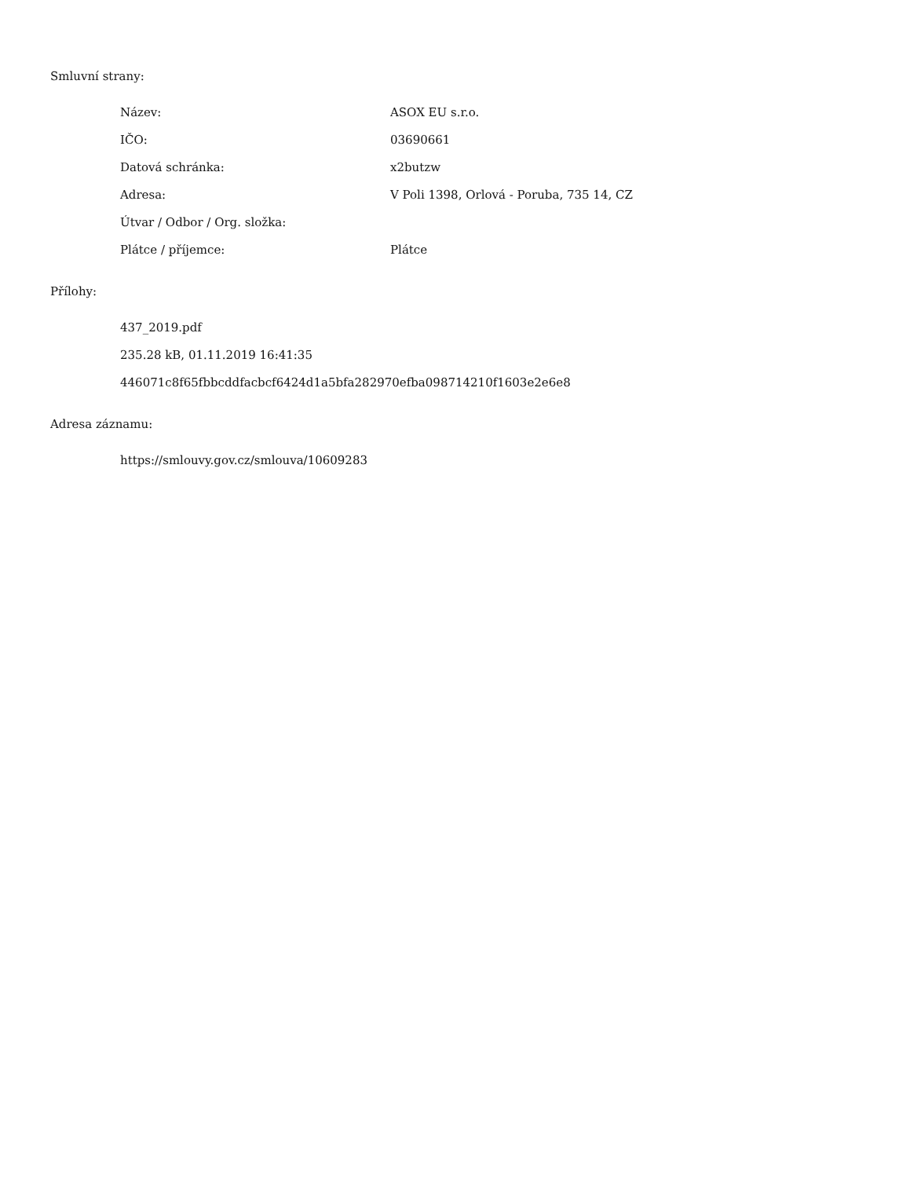Smluvní strany:
| Název: | ASOX EU s.r.o. |
| IČO: | 03690661 |
| Datová schránka: | x2butzw |
| Adresa: | V Poli 1398, Orlová - Poruba, 735 14, CZ |
| Útvar / Odbor / Org. složka: | |
| Plátce / příjemce: | Plátce |
Přílohy:
437_2019.pdf
235.28 kB, 01.11.2019 16:41:35
446071c8f65fbbcddfacbcf6424d1a5bfa282970efba098714210f1603e2e6e8
Adresa záznamu:
https://smlouvy.gov.cz/smlouva/10609283